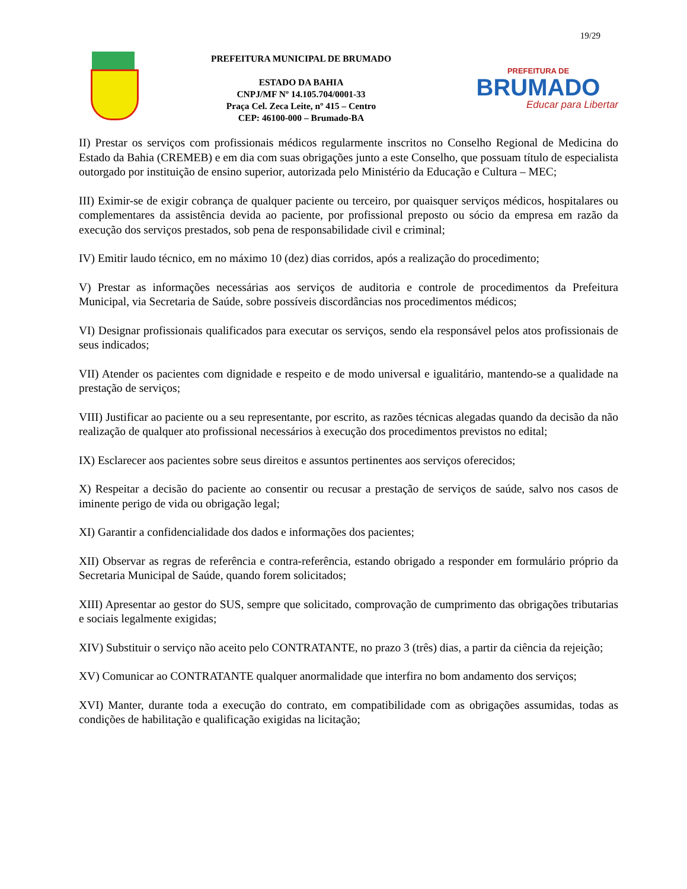19/29
PREFEITURA MUNICIPAL DE BRUMADO
ESTADO DA BAHIA
CNPJ/MF Nº 14.105.704/0001-33
Praça Cel. Zeca Leite, nº 415 – Centro
CEP: 46100-000 – Brumado-BA
PREFEITURA DE
BRUMADO
Educar para Libertar
II) Prestar os serviços com profissionais médicos regularmente inscritos no Conselho Regional de Medicina do Estado da Bahia (CREMEB) e em dia com suas obrigações junto a este Conselho, que possuam título de especialista outorgado por instituição de ensino superior, autorizada pelo Ministério da Educação e Cultura – MEC;
III) Eximir-se de exigir cobrança de qualquer paciente ou terceiro, por quaisquer serviços médicos, hospitalares ou complementares da assistência devida ao paciente, por profissional preposto ou sócio da empresa em razão da execução dos serviços prestados, sob pena de responsabilidade civil e criminal;
IV) Emitir laudo técnico, em no máximo 10 (dez) dias corridos, após a realização do procedimento;
V) Prestar as informações necessárias aos serviços de auditoria e controle de procedimentos da Prefeitura Municipal, via Secretaria de Saúde, sobre possíveis discordâncias nos procedimentos médicos;
VI) Designar profissionais qualificados para executar os serviços, sendo ela responsável pelos atos profissionais de seus indicados;
VII) Atender os pacientes com dignidade e respeito e de modo universal e igualitário, mantendo-se a qualidade na prestação de serviços;
VIII) Justificar ao paciente ou a seu representante, por escrito, as razões técnicas alegadas quando da decisão da não realização de qualquer ato profissional necessários à execução dos procedimentos previstos no edital;
IX) Esclarecer aos pacientes sobre seus direitos e assuntos pertinentes aos serviços oferecidos;
X) Respeitar a decisão do paciente ao consentir ou recusar a prestação de serviços de saúde, salvo nos casos de iminente perigo de vida ou obrigação legal;
XI) Garantir a confidencialidade dos dados e informações dos pacientes;
XII) Observar as regras de referência e contra-referência, estando obrigado a responder em formulário próprio da Secretaria Municipal de Saúde, quando forem solicitados;
XIII) Apresentar ao gestor do SUS, sempre que solicitado, comprovação de cumprimento das obrigações tributarias e sociais legalmente exigidas;
XIV) Substituir o serviço não aceito pelo CONTRATANTE, no prazo 3 (três) dias, a partir da ciência da rejeição;
XV) Comunicar ao CONTRATANTE qualquer anormalidade que interfira no bom andamento dos serviços;
XVI) Manter, durante toda a execução do contrato, em compatibilidade com as obrigações assumidas, todas as condições de habilitação e qualificação exigidas na licitação;